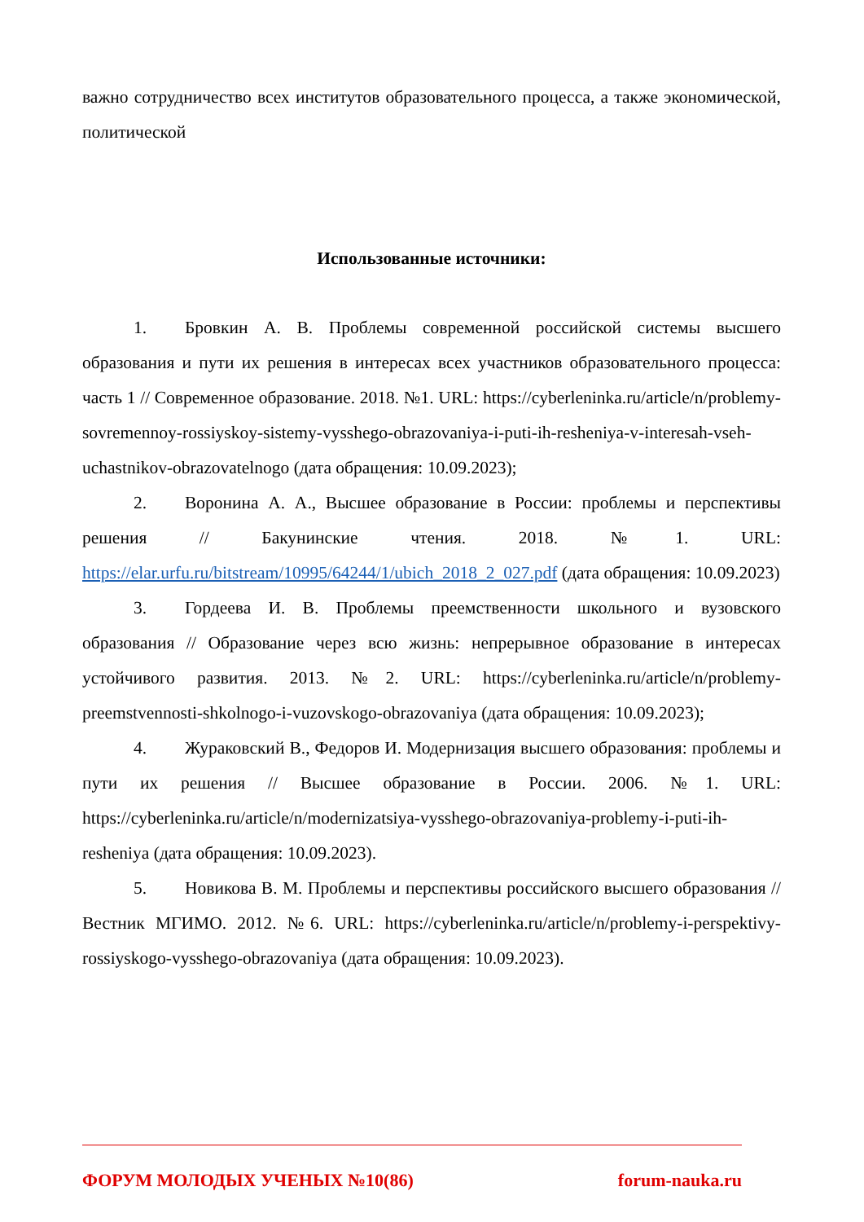важно сотрудничество всех институтов образовательного процесса, а также экономической, политической
Использованные источники:
1. Бровкин А. В. Проблемы современной российской системы высшего образования и пути их решения в интересах всех участников образовательного процесса: часть 1 // Современное образование. 2018. №1. URL: https://cyberleninka.ru/article/n/problemy-sovremennoy-rossiyskoy-sistemy-vysshego-obrazovaniya-i-puti-ih-resheniya-v-interesah-vseh-uchastnikov-obrazovatelnogo (дата обращения: 10.09.2023);
2. Воронина А. А., Высшее образование в России: проблемы и перспективы решения // Бакунинские чтения. 2018. №1. URL: https://elar.urfu.ru/bitstream/10995/64244/1/ubich_2018_2_027.pdf (дата обращения: 10.09.2023)
3. Гордеева И. В. Проблемы преемственности школьного и вузовского образования // Образование через всю жизнь: непрерывное образование в интересах устойчивого развития. 2013. №2. URL: https://cyberleninka.ru/article/n/problemy-preemstvennosti-shkolnogo-i-vuzovskogo-obrazovaniya (дата обращения: 10.09.2023);
4. Жураковский В., Федоров И. Модернизация высшего образования: проблемы и пути их решения // Высшее образование в России. 2006. №1. URL: https://cyberleninka.ru/article/n/modernizatsiya-vysshego-obrazovaniya-problemy-i-puti-ih-resheniya (дата обращения: 10.09.2023).
5. Новикова В. М. Проблемы и перспективы российского высшего образования // Вестник МГИМО. 2012. №6. URL: https://cyberleninka.ru/article/n/problemy-i-perspektivy-rossiyskogo-vysshego-obrazovaniya (дата обращения: 10.09.2023).
ФОРУМ МОЛОДЫХ УЧЕНЫХ №10(86) forum-nauka.ru